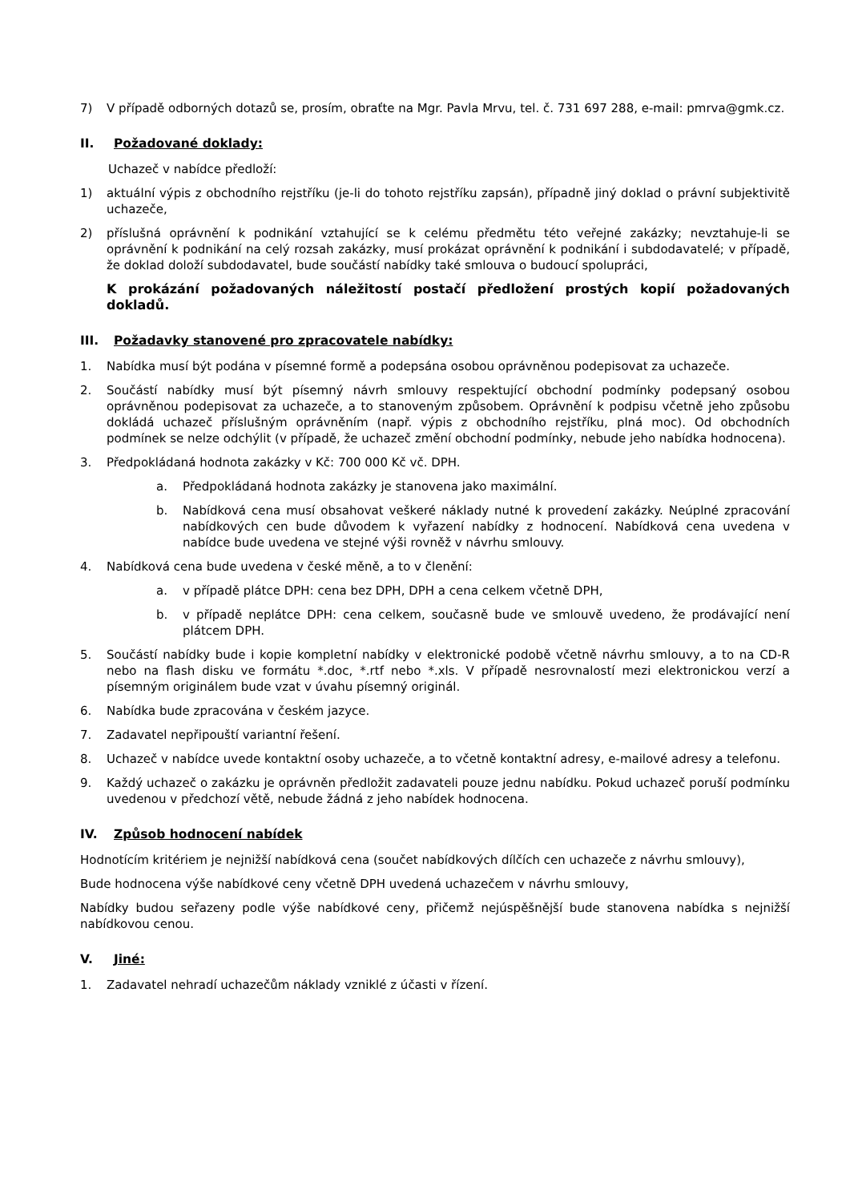7) V případě odborných dotazů se, prosím, obraťte na Mgr. Pavla Mrvu, tel. č. 731 697 288, e-mail: pmrva@gmk.cz.
II. Požadované doklady:
Uchazeč v nabídce předloží:
1) aktuální výpis z obchodního rejstříku (je-li do tohoto rejstříku zapsán), případně jiný doklad o právní subjektivitě uchazeče,
2) příslušná oprávnění k podnikání vztahující se k celému předmětu této veřejné zakázky; nevztahuje-li se oprávnění k podnikání na celý rozsah zakázky, musí prokázat oprávnění k podnikání i subdodavatelé; v případě, že doklad doloží subdodavatel, bude součástí nabídky také smlouva o budoucí spolupráci,
K prokázání požadovaných náležitostí postačí předložení prostých kopií požadovaných dokladů.
III. Požadavky stanovené pro zpracovatele nabídky:
1. Nabídka musí být podána v písemné formě a podepsána osobou oprávněnou podepisovat za uchazeče.
2. Součástí nabídky musí být písemný návrh smlouvy respektující obchodní podmínky podepsaný osobou oprávněnou podepisovat za uchazeče, a to stanoveným způsobem. Oprávnění k podpisu včetně jeho způsobu dokládá uchazeč příslušným oprávněním (např. výpis z obchodního rejstříku, plná moc). Od obchodních podmínek se nelze odchýlit (v případě, že uchazeč změní obchodní podmínky, nebude jeho nabídka hodnocena).
3. Předpokládaná hodnota zakázky v Kč: 700 000 Kč vč. DPH.
a. Předpokládaná hodnota zakázky je stanovena jako maximální.
b. Nabídková cena musí obsahovat veškeré náklady nutné k provedení zakázky. Neúplné zpracování nabídkových cen bude důvodem k vyřazení nabídky z hodnocení. Nabídková cena uvedena v nabídce bude uvedena ve stejné výši rovněž v návrhu smlouvy.
4. Nabídková cena bude uvedena v české měně, a to v členění:
a. v případě plátce DPH: cena bez DPH, DPH a cena celkem včetně DPH,
b. v případě neplátce DPH: cena celkem, současně bude ve smlouvě uvedeno, že prodávající není plátcem DPH.
5. Součástí nabídky bude i kopie kompletní nabídky v elektronické podobě včetně návrhu smlouvy, a to na CD-R nebo na flash disku ve formátu *.doc, *.rtf nebo *.xls. V případě nesrovnalostí mezi elektronickou verzí a písemným originálem bude vzat v úvahu písemný originál.
6. Nabídka bude zpracována v českém jazyce.
7. Zadavatel nepřipouští variantní řešení.
8. Uchazeč v nabídce uvede kontaktní osoby uchazeče, a to včetně kontaktní adresy, e-mailové adresy a telefonu.
9. Každý uchazeč o zakázku je oprávněn předložit zadavateli pouze jednu nabídku. Pokud uchazeč poruší podmínku uvedenou v předchozí větě, nebude žádná z jeho nabídek hodnocena.
IV. Způsob hodnocení nabídek
Hodnotícím kritériem je nejnižší nabídková cena (součet nabídkových dílčích cen uchazeče z návrhu smlouvy),
Bude hodnocena výše nabídkové ceny včetně DPH uvedená uchazečem v návrhu smlouvy,
Nabídky budou seřazeny podle výše nabídkové ceny, přičemž nejúspěšnější bude stanovena nabídka s nejnižší nabídkovou cenou.
V. Jiné:
1. Zadavatel nehradí uchazečům náklady vzniklé z účasti v řízení.